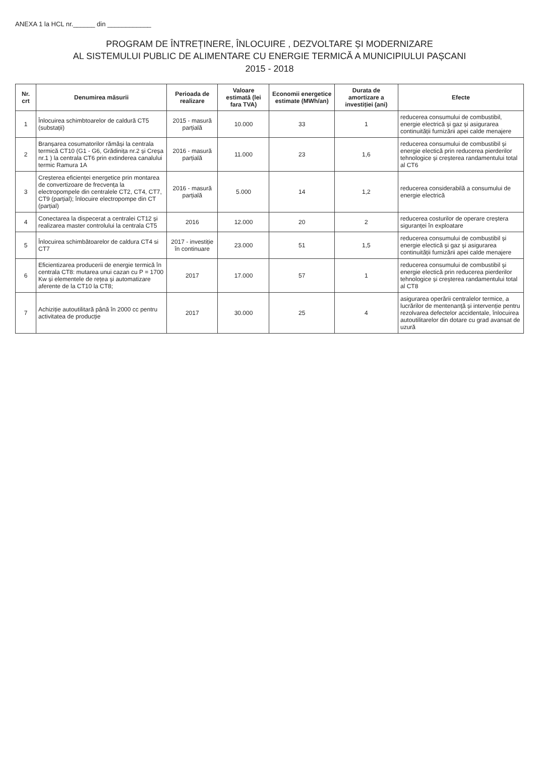ANEXA 1 la HCL nr.______ din ____________
PROGRAM DE ÎNTREȚINERE, ÎNLOCUIRE , DEZVOLTARE ȘI MODERNIZARE
AL SISTEMULUI PUBLIC DE ALIMENTARE CU ENERGIE TERMICĂ A MUNICIPIULUI PAȘCANI
2015 - 2018
| Nr. crt | Denumirea măsurii | Perioada de realizare | Valoare estimată (lei fara TVA) | Economii energetice estimate (MWh/an) | Durata de amortizare a investiției (ani) | Efecte |
| --- | --- | --- | --- | --- | --- | --- |
| 1 | Înlocuirea schimbtoarelor de caldură CT5 (substații) | 2015 - masură parțială | 10.000 | 33 | 1 | reducerea consumului de combustibil, energie electrică și gaz și asigurarea continuității furnizării apei calde menajere |
| 2 | Branșarea cosumatorilor rămăși la centrala termică CT10 (G1 - G6, Grădinița nr.2 și Creșa nr.1 ) la centrala CT6 prin extinderea canalului termic Ramura 1A | 2016 - masură parțială | 11.000 | 23 | 1,6 | reducerea consumului de combustibil și energie electică prin reducerea pierderilor tehnologice și creșterea randamentului total al CT6 |
| 3 | Creșterea eficienței energetice prin montarea de convertizoare de frecvența la electropompele din centralele CT2, CT4, CT7, CT9 (parțial); înlocuire electropompe din CT (parțial) | 2016 - masură parțială | 5.000 | 14 | 1,2 | reducerea considerabilă a consumului de energie electrică |
| 4 | Conectarea la dispecerat a centralei CT12 și realizarea master controlului la centrala CT5 | 2016 | 12.000 | 20 | 2 | reducerea costurilor de operare creștera siguranței în exploatare |
| 5 | Înlocuirea schimbătoarelor de caldura CT4 si CT7 | 2017 - investiție în continuare | 23.000 | 51 | 1,5 | reducerea consumului de combustibil și energie electică și gaz și asigurarea continuității furnizării apei calde menajere |
| 6 | Eficientizarea producerii de energie termică în centrala CT8: mutarea unui cazan cu P = 1700 Kw și elementele de rețea și automatizare aferente de la CT10 la CT8; | 2017 | 17.000 | 57 | 1 | reducerea consumului de combustibil și energie electică prin reducerea pierderilor tehnologice și creșterea randamentului total al CT8 |
| 7 | Achiziție autoutilitară până în 2000 cc pentru activitatea de producție | 2017 | 30.000 | 25 | 4 | asigurarea operării centralelor termice, a lucrărilor de mentenanță și intervenție pentru rezolvarea defectelor accidentale, înlocuirea autoutilitarelor din dotare cu grad avansat de uzură |